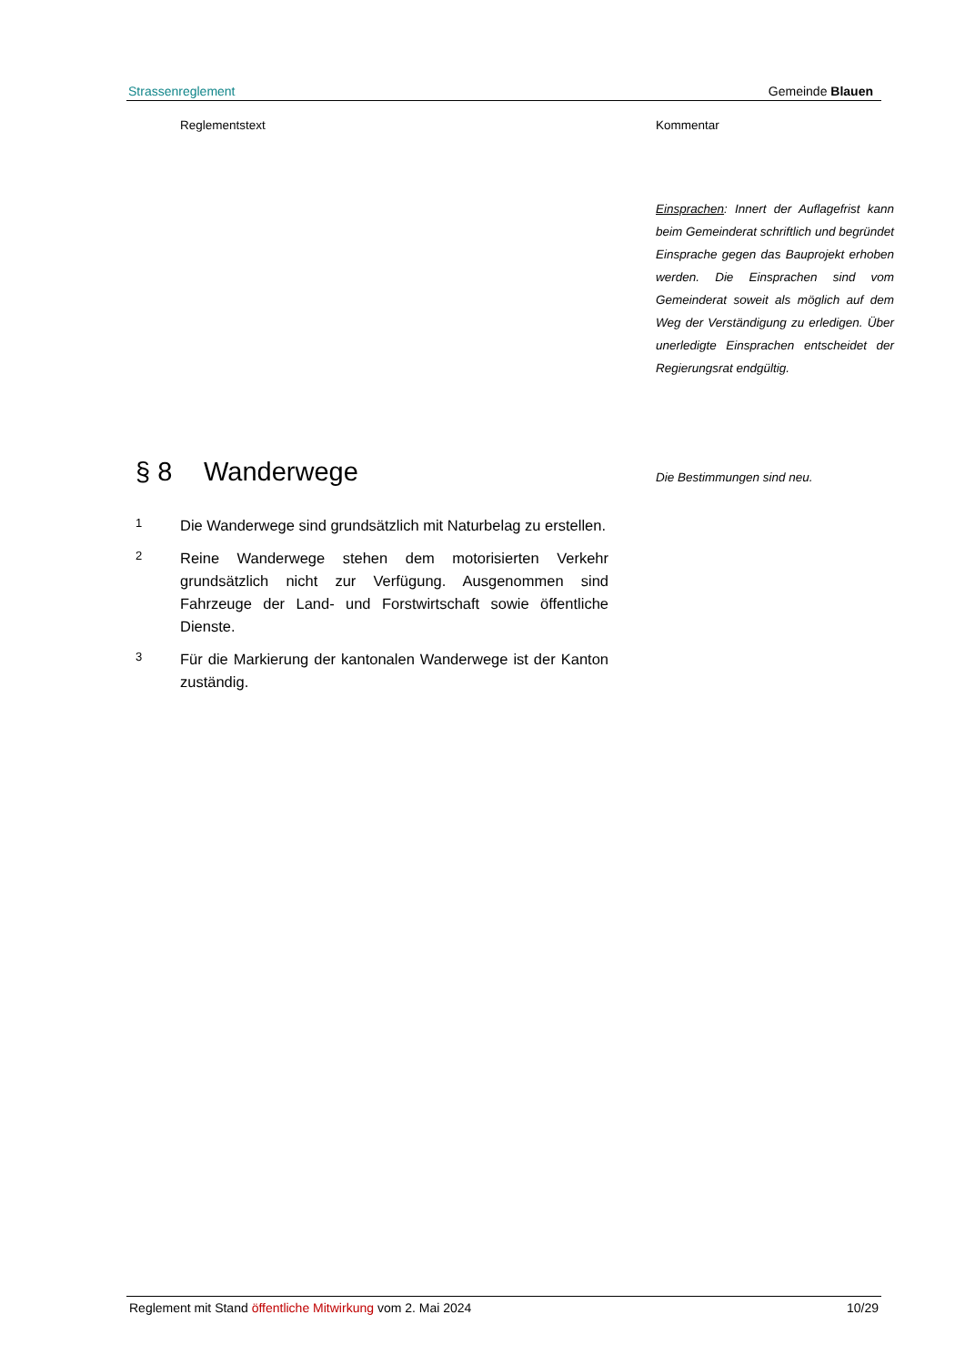Strassenreglement Gemeinde Blauen
Reglementstext
§ 8 Wanderwege
1
Die Wanderwege sind grundsätzlich mit Naturbelag zu erstellen.
2
Reine Wanderwege stehen dem motorisierten Verkehr grundsätzlich nicht zur Verfügung. Ausgenommen sind Fahrzeuge der Land- und Forstwirtschaft sowie öffentliche Dienste.
3
Für die Markierung der kantonalen Wanderwege ist der Kanton zuständig.
Kommentar
Einsprachen: Innert der Auflagefrist kann beim Gemeinderat schriftlich und begründet Einsprache gegen das Bauprojekt erhoben werden. Die Einsprachen sind vom Gemeinderat soweit als möglich auf dem Weg der Verständigung zu erledigen. Über unerledigte Einsprachen entscheidet der Regierungsrat endgültig.
Die Bestimmungen sind neu.
Reglement mit Stand öffentliche Mitwirkung vom 2. Mai 2024 10/29